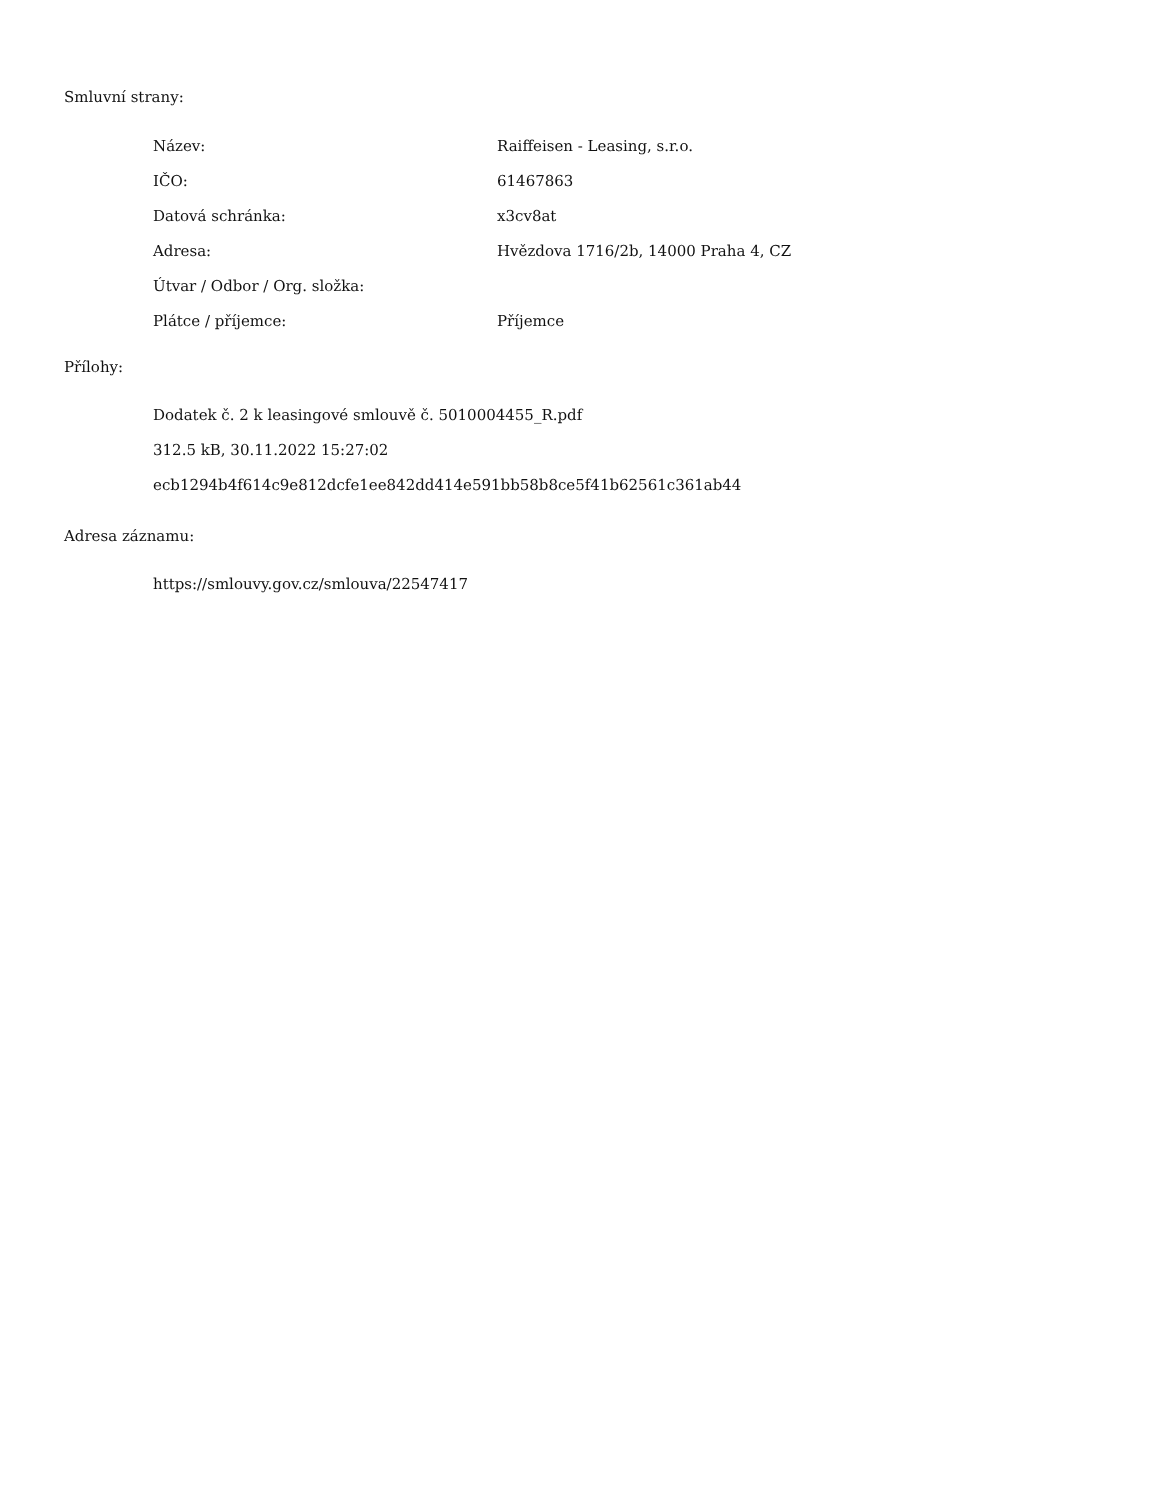Smluvní strany:
| Název: | Raiffeisen - Leasing, s.r.o. |
| IČO: | 61467863 |
| Datová schránka: | x3cv8at |
| Adresa: | Hvězdova 1716/2b, 14000 Praha 4, CZ |
| Útvar / Odbor / Org. složka: | |
| Plátce / příjemce: | Příjemce |
Přílohy:
Dodatek č. 2 k leasingové smlouvě č. 5010004455_R.pdf
312.5 kB, 30.11.2022 15:27:02
ecb1294b4f614c9e812dcfe1ee842dd414e591bb58b8ce5f41b62561c361ab44
Adresa záznamu:
https://smlouvy.gov.cz/smlouva/22547417